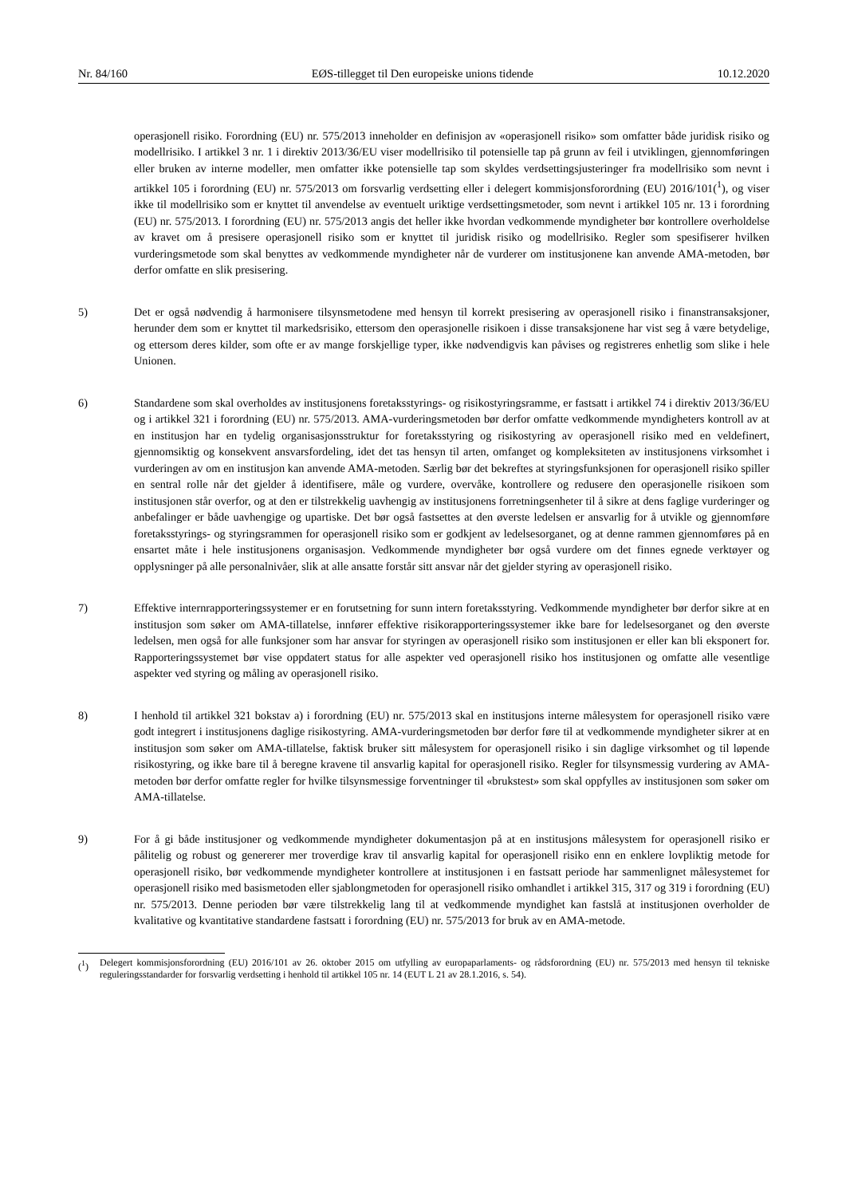Nr. 84/160 EØS-tillegget til Den europeiske unions tidende 10.12.2020
operasjonell risiko. Forordning (EU) nr. 575/2013 inneholder en definisjon av «operasjonell risiko» som omfatter både juridisk risiko og modellrisiko. I artikkel 3 nr. 1 i direktiv 2013/36/EU viser modellrisiko til potensielle tap på grunn av feil i utviklingen, gjennomføringen eller bruken av interne modeller, men omfatter ikke potensielle tap som skyldes verdsettingsjusteringer fra modellrisiko som nevnt i artikkel 105 i forordning (EU) nr. 575/2013 om forsvarlig verdsetting eller i delegert kommisjonsforordning (EU) 2016/101(<sup>1</sup>), og viser ikke til modellrisiko som er knyttet til anvendelse av eventuelt uriktige verdsettingsmetoder, som nevnt i artikkel 105 nr. 13 i forordning (EU) nr. 575/2013. I forordning (EU) nr. 575/2013 angis det heller ikke hvordan vedkommende myndigheter bør kontrollere overholdelse av kravet om å presisere operasjonell risiko som er knyttet til juridisk risiko og modellrisiko. Regler som spesifiserer hvilken vurderingsmetode som skal benyttes av vedkommende myndigheter når de vurderer om institusjonene kan anvende AMA-metoden, bør derfor omfatte en slik presisering.
5) Det er også nødvendig å harmonisere tilsynsmetodene med hensyn til korrekt presisering av operasjonell risiko i finanstransaksjoner, herunder dem som er knyttet til markedsrisiko, ettersom den operasjonelle risikoen i disse transaksjonene har vist seg å være betydelige, og ettersom deres kilder, som ofte er av mange forskjellige typer, ikke nødvendigvis kan påvises og registreres enhetlig som slike i hele Unionen.
6) Standardene som skal overholdes av institusjonens foretaksstyrings- og risikostyringsramme, er fastsatt i artikkel 74 i direktiv 2013/36/EU og i artikkel 321 i forordning (EU) nr. 575/2013. AMA-vurderingsmetoden bør derfor omfatte vedkommende myndigheters kontroll av at en institusjon har en tydelig organisasjonsstruktur for foretaksstyring og risikostyring av operasjonell risiko med en veldefinert, gjennomsiktig og konsekvent ansvarsfordeling, idet det tas hensyn til arten, omfanget og kompleksiteten av institusjonens virksomhet i vurderingen av om en institusjon kan anvende AMA-metoden. Særlig bør det bekreftes at styringsfunksjonen for operasjonell risiko spiller en sentral rolle når det gjelder å identifisere, måle og vurdere, overvåke, kontrollere og redusere den operasjonelle risikoen som institusjonen står overfor, og at den er tilstrekkelig uavhengig av institusjonens forretningsenheter til å sikre at dens faglige vurderinger og anbefalinger er både uavhengige og upartiske. Det bør også fastsettes at den øverste ledelsen er ansvarlig for å utvikle og gjennomføre foretaksstyrings- og styringsrammen for operasjonell risiko som er godkjent av ledelsesorganet, og at denne rammen gjennomføres på en ensartet måte i hele institusjonens organisasjon. Vedkommende myndigheter bør også vurdere om det finnes egnede verktøyer og opplysninger på alle personalnivåer, slik at alle ansatte forstår sitt ansvar når det gjelder styring av operasjonell risiko.
7) Effektive internrapporteringssystemer er en forutsetning for sunn intern foretaksstyring. Vedkommende myndigheter bør derfor sikre at en institusjon som søker om AMA-tillatelse, innfører effektive risikorapporteringssystemer ikke bare for ledelsesorganet og den øverste ledelsen, men også for alle funksjoner som har ansvar for styringen av operasjonell risiko som institusjonen er eller kan bli eksponert for. Rapporteringssystemet bør vise oppdatert status for alle aspekter ved operasjonell risiko hos institusjonen og omfatte alle vesentlige aspekter ved styring og måling av operasjonell risiko.
8) I henhold til artikkel 321 bokstav a) i forordning (EU) nr. 575/2013 skal en institusjons interne målesystem for operasjonell risiko være godt integrert i institusjonens daglige risikostyring. AMA-vurderingsmetoden bør derfor føre til at vedkommende myndigheter sikrer at en institusjon som søker om AMA-tillatelse, faktisk bruker sitt målesystem for operasjonell risiko i sin daglige virksomhet og til løpende risikostyring, og ikke bare til å beregne kravene til ansvarlig kapital for operasjonell risiko. Regler for tilsynsmessig vurdering av AMA-metoden bør derfor omfatte regler for hvilke tilsynsmessige forventninger til «brukstest» som skal oppfylles av institusjonen som søker om AMA-tillatelse.
9) For å gi både institusjoner og vedkommende myndigheter dokumentasjon på at en institusjons målesystem for operasjonell risiko er pålitelig og robust og genererer mer troverdige krav til ansvarlig kapital for operasjonell risiko enn en enklere lovpliktig metode for operasjonell risiko, bør vedkommende myndigheter kontrollere at institusjonen i en fastsatt periode har sammenlignet målesystemet for operasjonell risiko med basismetoden eller sjablongmetoden for operasjonell risiko omhandlet i artikkel 315, 317 og 319 i forordning (EU) nr. 575/2013. Denne perioden bør være tilstrekkelig lang til at vedkommende myndighet kan fastslå at institusjonen overholder de kvalitative og kvantitative standardene fastsatt i forordning (EU) nr. 575/2013 for bruk av en AMA-metode.
(<sup>1</sup>) Delegert kommisjonsforordning (EU) 2016/101 av 26. oktober 2015 om utfylling av europaparlaments- og rådsforordning (EU) nr. 575/2013 med hensyn til tekniske reguleringsstandarder for forsvarlig verdsetting i henhold til artikkel 105 nr. 14 (EUT L 21 av 28.1.2016, s. 54).